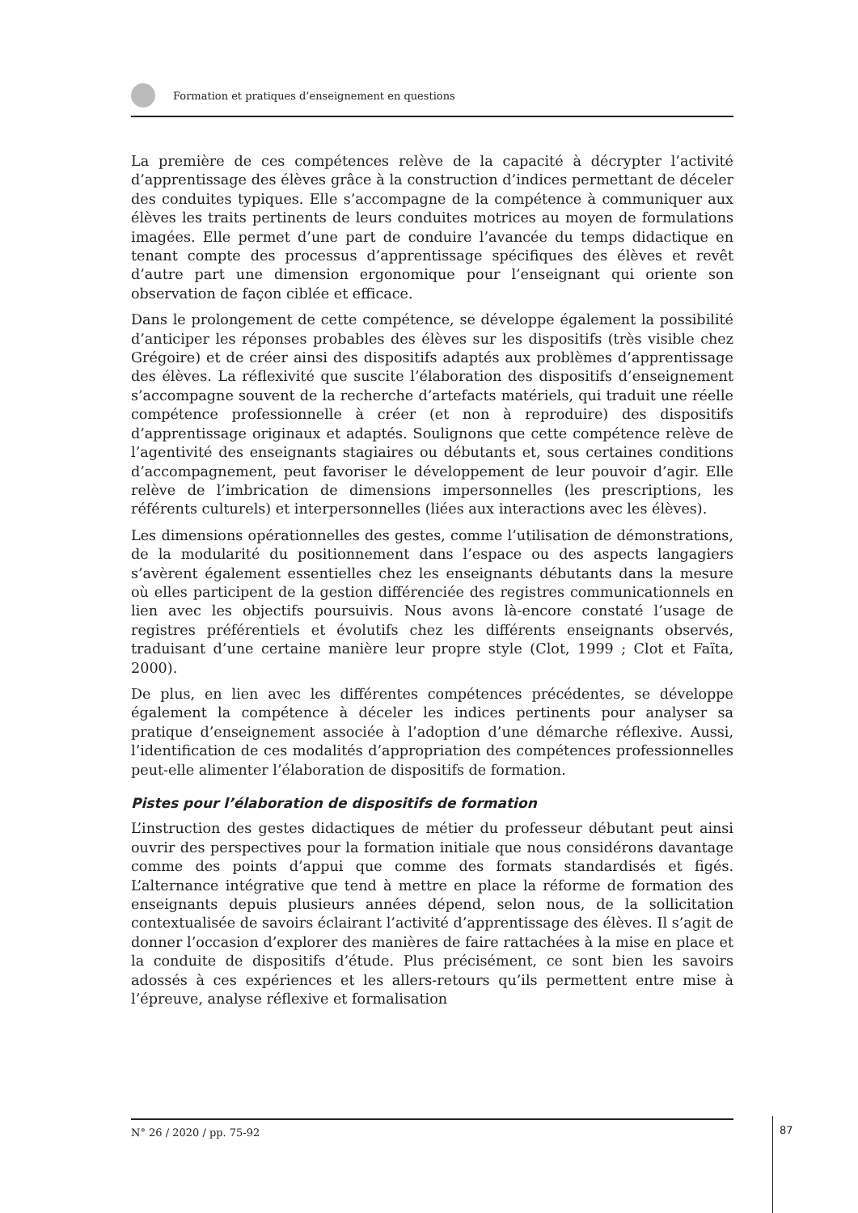Formation et pratiques d’enseignement en questions
La première de ces compétences relève de la capacité à décrypter l’activité d’apprentissage des élèves grâce à la construction d’indices permettant de déceler des conduites typiques. Elle s’accompagne de la compétence à communiquer aux élèves les traits pertinents de leurs conduites motrices au moyen de formulations imagées. Elle permet d’une part de conduire l’avancée du temps didactique en tenant compte des processus d’apprentissage spécifiques des élèves et revêt d’autre part une dimension ergonomique pour l’enseignant qui oriente son observation de façon ciblée et efficace.
Dans le prolongement de cette compétence, se développe également la possibilité d’anticiper les réponses probables des élèves sur les dispositifs (très visible chez Grégoire) et de créer ainsi des dispositifs adaptés aux problèmes d’apprentissage des élèves. La réflexivité que suscite l’élaboration des dispositifs d’enseignement s’accompagne souvent de la recherche d’artefacts matériels, qui traduit une réelle compétence professionnelle à créer (et non à reproduire) des dispositifs d’apprentissage originaux et adaptés. Soulignons que cette compétence relève de l’agentivité des enseignants stagiaires ou débutants et, sous certaines conditions d’accompagnement, peut favoriser le développement de leur pouvoir d’agir. Elle relève de l’imbrication de dimensions impersonnelles (les prescriptions, les référents culturels) et interpersonnelles (liées aux interactions avec les élèves).
Les dimensions opérationnelles des gestes, comme l’utilisation de démonstrations, de la modularité du positionnement dans l’espace ou des aspects langagiers s’avèrent également essentielles chez les enseignants débutants dans la mesure où elles participent de la gestion différenciée des registres communicationnels en lien avec les objectifs poursuivis. Nous avons là-encore constaté l’usage de registres préférentiels et évolutifs chez les différents enseignants observés, traduisant d’une certaine manière leur propre style (Clot, 1999 ; Clot et Faïta, 2000).
De plus, en lien avec les différentes compétences précédentes, se développe également la compétence à déceler les indices pertinents pour analyser sa pratique d’enseignement associée à l’adoption d’une démarche réflexive. Aussi, l’identification de ces modalités d’appropriation des compétences professionnelles peut-elle alimenter l’élaboration de dispositifs de formation.
Pistes pour l’élaboration de dispositifs de formation
L’instruction des gestes didactiques de métier du professeur débutant peut ainsi ouvrir des perspectives pour la formation initiale que nous considérons davantage comme des points d’appui que comme des formats standardisés et figés. L’alternance intégrative que tend à mettre en place la réforme de formation des enseignants depuis plusieurs années dépend, selon nous, de la sollicitation contextualisée de savoirs éclairant l’activité d’apprentissage des élèves. Il s’agit de donner l’occasion d’explorer des manières de faire rattachées à la mise en place et la conduite de dispositifs d’étude. Plus précisément, ce sont bien les savoirs adossés à ces expériences et les allers-retours qu’ils permettent entre mise à l’épreuve, analyse réflexive et formalisation
N° 26 / 2020 / pp. 75-92 87